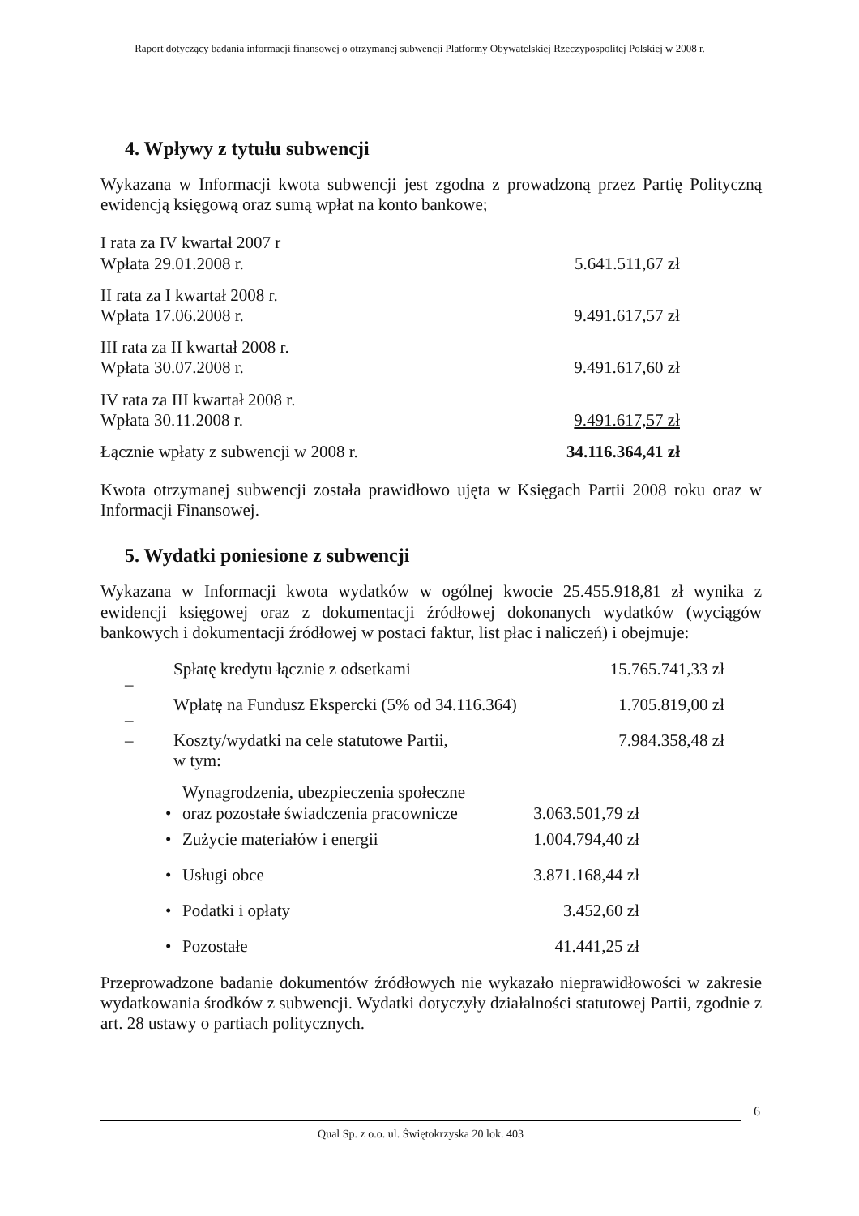Raport dotyczący badania informacji finansowej o otrzymanej subwencji Platformy Obywatelskiej Rzeczypospolitej Polskiej w 2008 r.
4. Wpływy z tytułu subwencji
Wykazana w Informacji kwota subwencji jest zgodna z prowadzoną przez Partię Polityczną ewidencją księgową oraz sumą wpłat na konto bankowe;
| I rata za IV kwartał 2007 r Wpłata 29.01.2008 r. | 5.641.511,67 zł |
| II rata za I kwartał 2008 r. Wpłata 17.06.2008 r. | 9.491.617,57 zł |
| III rata za II kwartał 2008 r. Wpłata 30.07.2008 r. | 9.491.617,60 zł |
| IV rata za III kwartał 2008 r. Wpłata 30.11.2008 r. | 9.491.617,57 zł |
| Łącznie wpłaty z subwencji w 2008 r. | 34.116.364,41 zł |
Kwota otrzymanej subwencji została prawidłowo ujęta w Księgach Partii 2008 roku oraz w Informacji Finansowej.
5. Wydatki poniesione z subwencji
Wykazana w Informacji kwota wydatków w ogólnej kwocie 25.455.918,81 zł wynika z ewidencji księgowej oraz z dokumentacji źródłowej dokonanych wydatków (wyciągów bankowych i dokumentacji źródłowej w postaci faktur, list płac i naliczeń) i obejmuje:
| – | Spłatę kredytu łącznie z odsetkami | 15.765.741,33 zł |
| – | Wpłatę na Fundusz Ekspercki (5% od 34.116.364) | 1.705.819,00 zł |
| – | Koszty/wydatki na cele statutowe Partii, w tym: | 7.984.358,48 zł |
| • | Wynagrodzenia, ubezpieczenia społeczne oraz pozostałe świadczenia pracownicze | 3.063.501,79 zł |
| • | Zużycie materiałów i energii | 1.004.794,40 zł |
| • | Usługi obce | 3.871.168,44 zł |
| • | Podatki i opłaty | 3.452,60 zł |
| • | Pozostałe | 41.441,25 zł |
Przeprowadzone badanie dokumentów źródłowych nie wykazało nieprawidłowości w zakresie wydatkowania środków z subwencji. Wydatki dotyczyły działalności statutowej Partii, zgodnie z art. 28 ustawy o partiach politycznych.
6
Qual Sp. z o.o. ul. Świętokrzyska 20 lok. 403